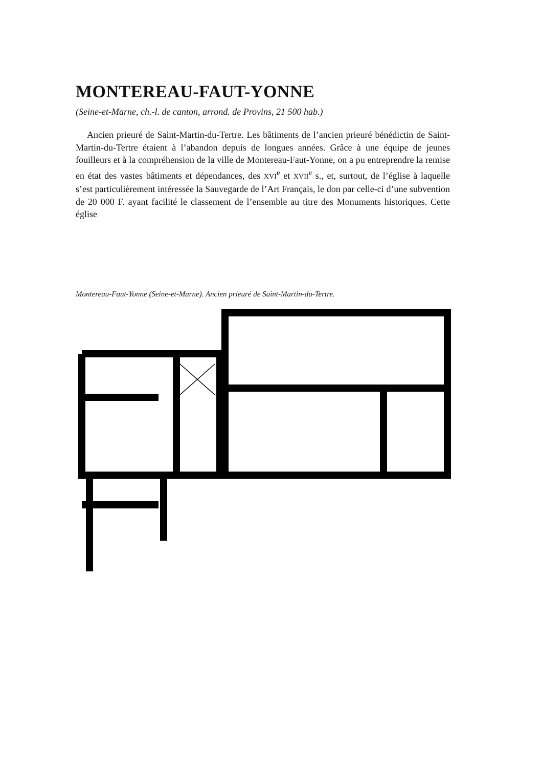MONTEREAU-FAUT-YONNE
(Seine-et-Marne, ch.-l. de canton, arrond. de Provins, 21 500 hab.)
Ancien prieuré de Saint-Martin-du-Tertre. Les bâtiments de l’ancien prieuré bénédictin de Saint-Martin-du-Tertre étaient à l’abandon depuis de longues années. Grâce à une équipe de jeunes fouilleurs et à la compréhension de la ville de Montereau-Faut-Yonne, on a pu entreprendre la remise en état des vastes bâtiments et dépendances, des XVI<sup>e</sup> et XVII<sup>e</sup> s., et, surtout, de l’église à laquelle s’est particulièrement intéressée la Sauvegarde de l’Art Français, le don par celle-ci d’une subvention de 20 000 F. ayant facilité le classement de l’ensemble au titre des Monuments historiques. Cette église
Montereau-Faut-Yonne (Seine-et-Marne). Ancien prieuré de Saint-Martin-du-Tertre.